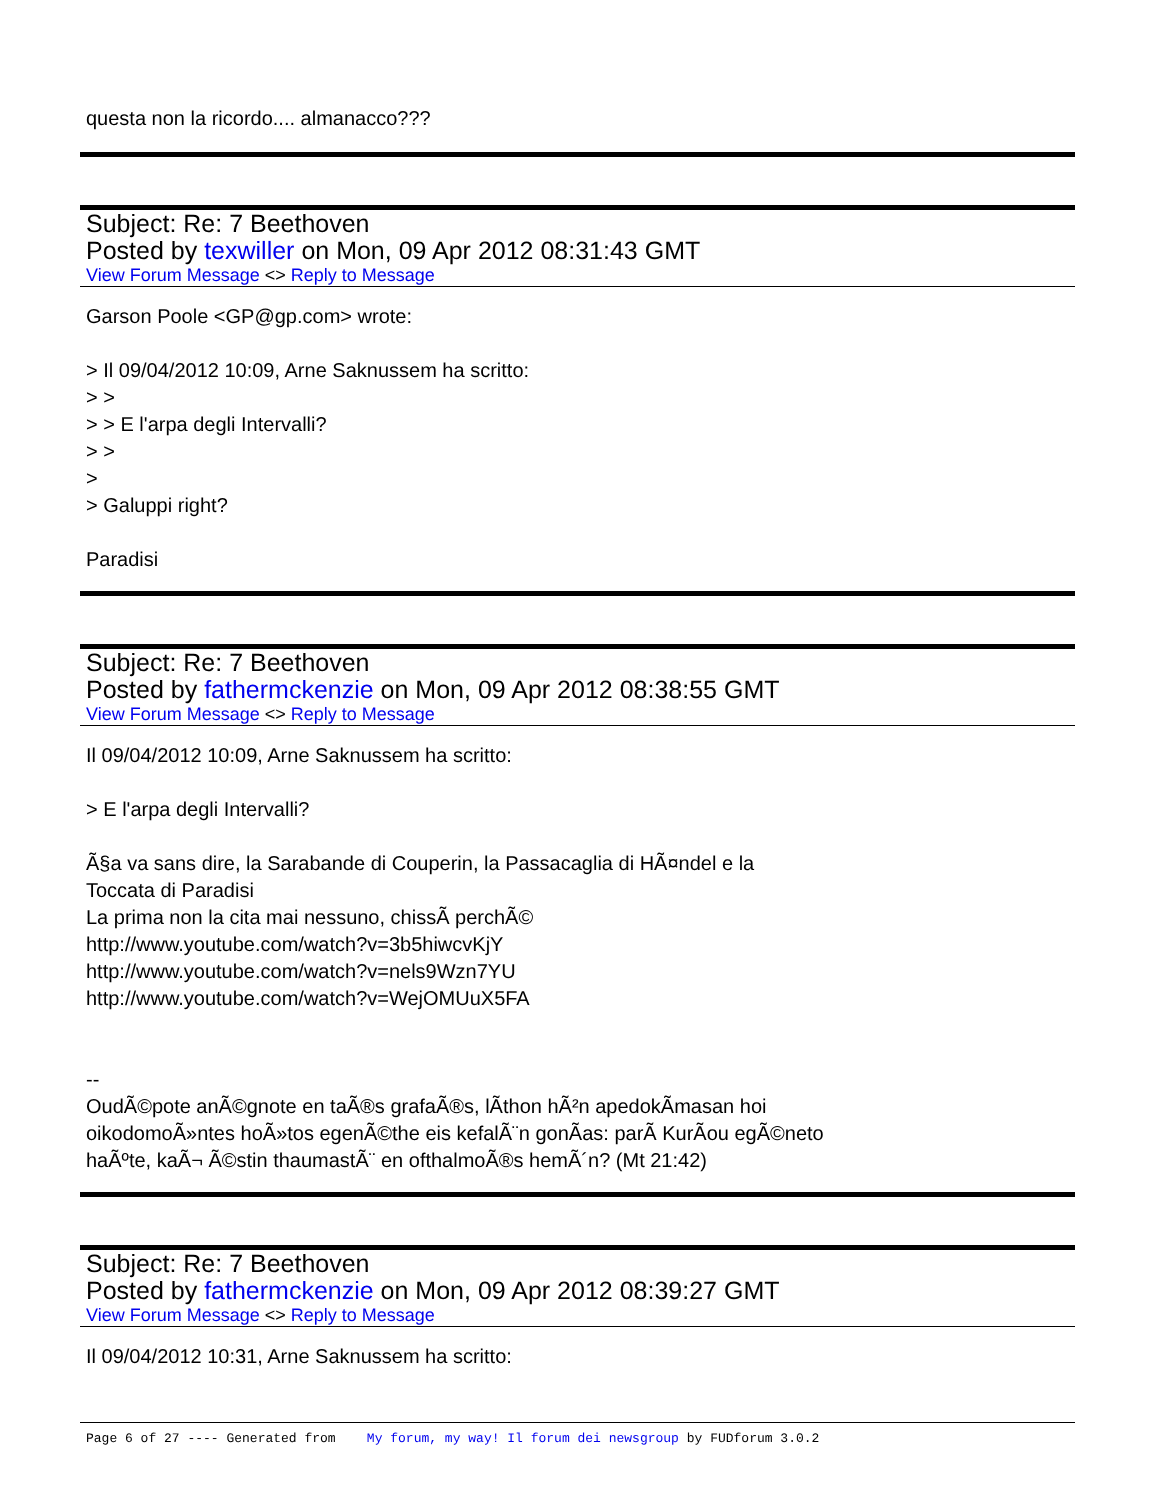questa non la ricordo.... almanacco???
Subject: Re: 7 Beethoven
Posted by texwiller on Mon, 09 Apr 2012 08:31:43 GMT
View Forum Message <> Reply to Message
Garson Poole <GP@gp.com> wrote:
> Il 09/04/2012 10:09, Arne Saknussem ha scritto:
> >
> > E l'arpa degli Intervalli?
> >
>
> Galuppi right?
Paradisi
Subject: Re: 7 Beethoven
Posted by fathermckenzie on Mon, 09 Apr 2012 08:38:55 GMT
View Forum Message <> Reply to Message
Il 09/04/2012 10:09, Arne Saknussem ha scritto:
> E l'arpa degli Intervalli?
Ã§a va sans dire, la Sarabande di Couperin, la Passacaglia di HÃ¤ndel e la
Toccata di Paradisi
La prima non la cita mai nessuno, chissÃ perchÃ©
http://www.youtube.com/watch?v=3b5hiwcvKjY
http://www.youtube.com/watch?v=nels9Wzn7YU
http://www.youtube.com/watch?v=WejOMUuX5FA
--
OudÃ©pote anÃ©gnote en taÃ®s grafaÃ®s, lÃ­thon hÃ²n apedokÃ­masan hoi
oikodomoÃ»ntes hoÃ»tos egenÃ©the eis kefalÃ¨n gonÃ­as: parÃ KurÃ­ou egÃ©neto
haÃºte, kaÃ¬ Ã©stin thaumastÃ¨ en ofthalmoÃ®s hemÃ´n? (Mt 21:42)
Subject: Re: 7 Beethoven
Posted by fathermckenzie on Mon, 09 Apr 2012 08:39:27 GMT
View Forum Message <> Reply to Message
Il 09/04/2012 10:31, Arne Saknussem ha scritto:
Page 6 of 27 ---- Generated from My forum, my way! Il forum dei newsgroup by FUDforum 3.0.2